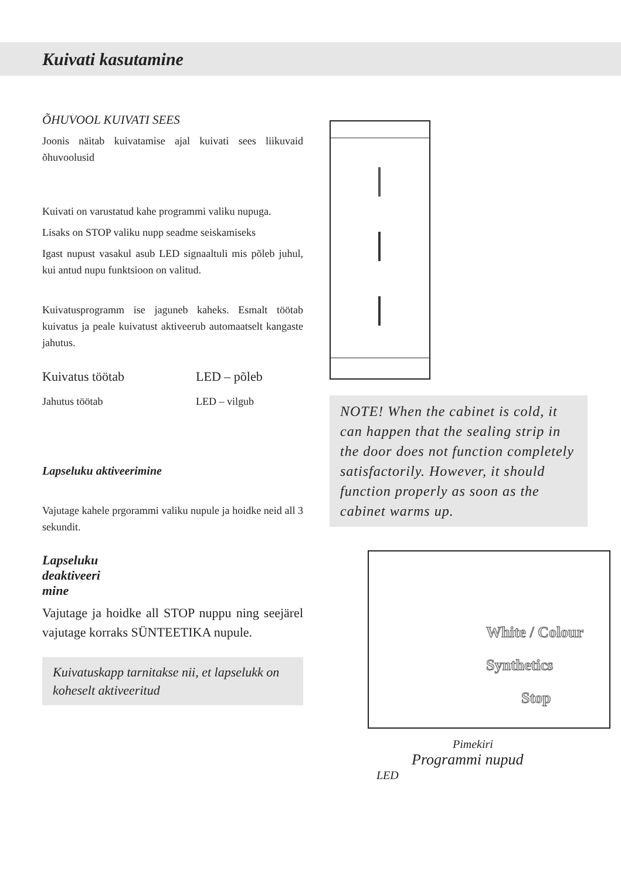Kuivati kasutamine
ÕHUVOOL KUIVATI SEES
Joonis näitab kuivatamise ajal kuivati sees liikuvaid õhuvoolusid
Kuivati on varustatud kahe programmi valiku nupuga.
Lisaks on STOP valiku nupp seadme seiskamiseks
Igast nupust vasakul asub LED signaaltuli mis põleb juhul, kui antud nupu funktsioon on valitud.
Kuivatusprogramm ise jaguneb kaheks. Esmalt töötab kuivatus ja peale kuivatust aktiveerub automaatselt kangaste jahutus.
Kuivatus töötab LED – põleb
Jahutus töötab LED – vilgub
Lapseluku aktiveerimine
Vajutage kahele prgorammi valiku nupule ja hoidke neid all 3 sekundit.
Lapseluku
deaktiveeri
mine
Vajutage ja hoidke all STOP nuppu ning seejärel vajutage korraks SÜNTEETIKA nupule.
Kuivatuskapp tarnitakse nii, et lapselukk on koheselt aktiveeritud
NOTE! When the cabinet is cold, it can happen that the sealing strip in the door does not function completely satisfactorily. However, it should function properly as soon as the cabinet warms up.
White / Colour
Synthetics
Stop
Pimekiri
Programmi nupud
LED